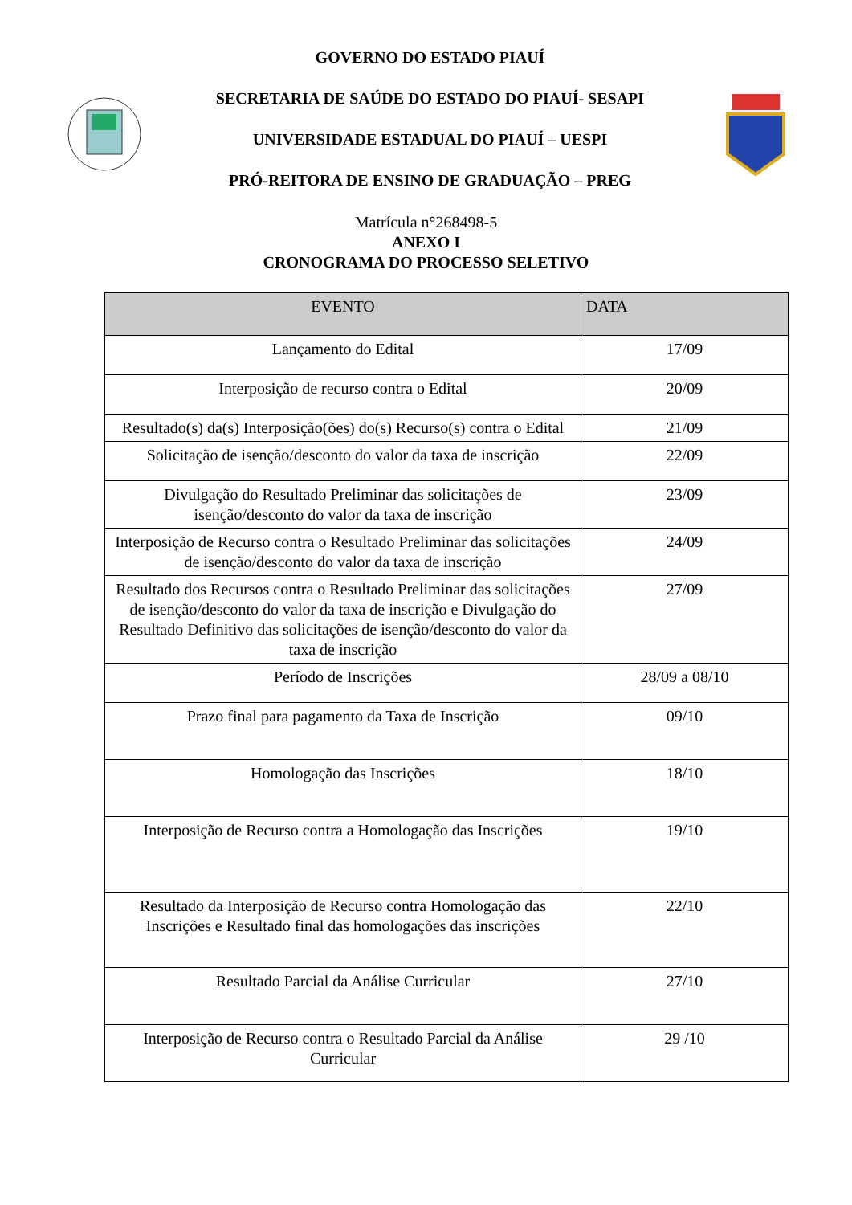GOVERNO DO ESTADO PIAUÍ
SECRETARIA DE SAÚDE DO ESTADO DO PIAUÍ- SESAPI
UNIVERSIDADE ESTADUAL DO PIAUÍ – UESPI
PRÓ-REITORA DE ENSINO DE GRADUAÇÃO – PREG
Matrícula n°268498-5
ANEXO I
CRONOGRAMA DO PROCESSO SELETIVO
| EVENTO | DATA |
| --- | --- |
| Lançamento do Edital | 17/09 |
| Interposição de recurso contra o Edital | 20/09 |
| Resultado(s) da(s) Interposição(ões) do(s) Recurso(s) contra o Edital | 21/09 |
| Solicitação de isenção/desconto do valor da taxa de inscrição | 22/09 |
| Divulgação do Resultado Preliminar das solicitações de isenção/desconto do valor da taxa de inscrição | 23/09 |
| Interposição de Recurso contra o Resultado Preliminar das solicitações de isenção/desconto do valor da taxa de inscrição | 24/09 |
| Resultado dos Recursos contra o Resultado Preliminar das solicitações de isenção/desconto do valor da taxa de inscrição e Divulgação do Resultado Definitivo das solicitações de isenção/desconto do valor da taxa de inscrição | 27/09 |
| Período de Inscrições | 28/09 a 08/10 |
| Prazo final para pagamento da Taxa de Inscrição | 09/10 |
| Homologação das Inscrições | 18/10 |
| Interposição de Recurso contra a Homologação das Inscrições | 19/10 |
| Resultado da Interposição de Recurso contra Homologação das Inscrições e Resultado final das homologações das inscrições | 22/10 |
| Resultado Parcial da Análise Curricular | 27/10 |
| Interposição de Recurso contra o Resultado Parcial da Análise Curricular | 29 /10 |